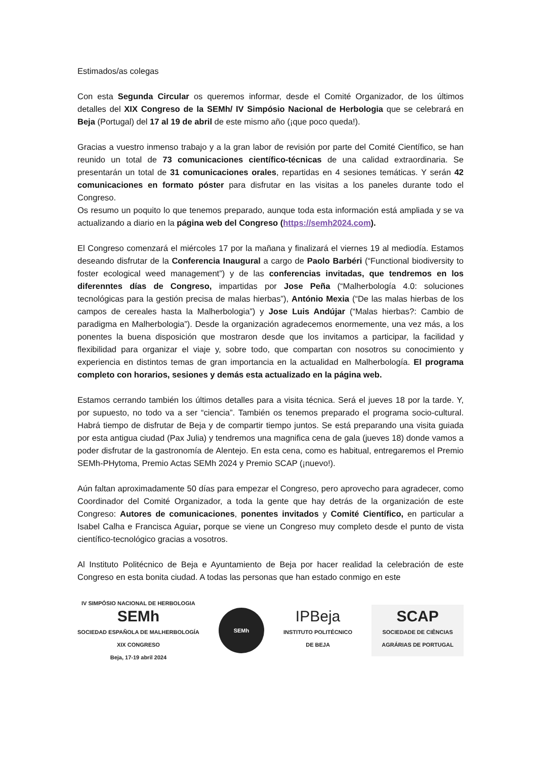Estimados/as colegas
Con esta Segunda Circular os queremos informar, desde el Comité Organizador, de los últimos detalles del XIX Congreso de la SEMh/ IV Simpósio Nacional de Herbologia que se celebrará en Beja (Portugal) del 17 al 19 de abril de este mismo año (¡que poco queda!).
Gracias a vuestro inmenso trabajo y a la gran labor de revisión por parte del Comité Científico, se han reunido un total de 73 comunicaciones científico-técnicas de una calidad extraordinaria. Se presentarán un total de 31 comunicaciones orales, repartidas en 4 sesiones temáticas. Y serán 42 comunicaciones en formato póster para disfrutar en las visitas a los paneles durante todo el Congreso.
Os resumo un poquito lo que tenemos preparado, aunque toda esta información está ampliada y se va actualizando a diario en la página web del Congreso (https://semh2024.com).
El Congreso comenzará el miércoles 17 por la mañana y finalizará el viernes 19 al mediodía. Estamos deseando disfrutar de la Conferencia Inaugural a cargo de Paolo Barbéri (“Functional biodiversity to foster ecological weed management”) y de las conferencias invitadas, que tendremos en los diferenntes días de Congreso, impartidas por Jose Peña (“Malherbología 4.0: soluciones tecnológicas para la gestión precisa de malas hierbas”), António Mexia (“De las malas hierbas de los campos de cereales hasta la Malherbologia”) y Jose Luis Andújar (“Malas hierbas?: Cambio de paradigma en Malherbologia”). Desde la organización agradecemos enormemente, una vez más, a los ponentes la buena disposición que mostraron desde que los invitamos a participar, la facilidad y flexibilidad para organizar el viaje y, sobre todo, que compartan con nosotros su conocimiento y experiencia en distintos temas de gran importancia en la actualidad en Malherbología. El programa completo con horarios, sesiones y demás esta actualizado en la página web.
Estamos cerrando también los últimos detalles para a visita técnica. Será el jueves 18 por la tarde. Y, por supuesto, no todo va a ser “ciencia”. También os tenemos preparado el programa socio-cultural. Habrá tiempo de disfrutar de Beja y de compartir tiempo juntos. Se está preparando una visita guiada por esta antigua ciudad (Pax Julia) y tendremos una magnifica cena de gala (jueves 18) donde vamos a poder disfrutar de la gastronomía de Alentejo. En esta cena, como es habitual, entregaremos el Premio SEMh-PHytoma, Premio Actas SEMh 2024 y Premio SCAP (¡nuevo!).
Aún faltan aproximadamente 50 días para empezar el Congreso, pero aprovecho para agradecer, como Coordinador del Comité Organizador, a toda la gente que hay detrás de la organización de este Congreso: Autores de comunicaciones, ponentes invitados y Comité Científico, en particular a Isabel Calha e Francisca Aguiar, porque se viene un Congreso muy completo desde el punto de vista científico-tecnológico gracias a vosotros.
Al Instituto Politécnico de Beja e Ayuntamiento de Beja por hacer realidad la celebración de este Congreso en esta bonita ciudad. A todas las personas que han estado conmigo en este
IV SIMPÓSIO NACIONAL DE HERBOLOGIA
SEMh
SOCIEDAD ESPAÑOLA DE MALHERBOLOGÍA
XIX CONGRESO
Beja, 17-19 abril 2024
SEMh
IPBeja
INSTITUTO POLITÉCNICO
DE BEJA
SCAP
SOCIEDADE DE CIÊNCIAS
AGRÁRIAS DE PORTUGAL